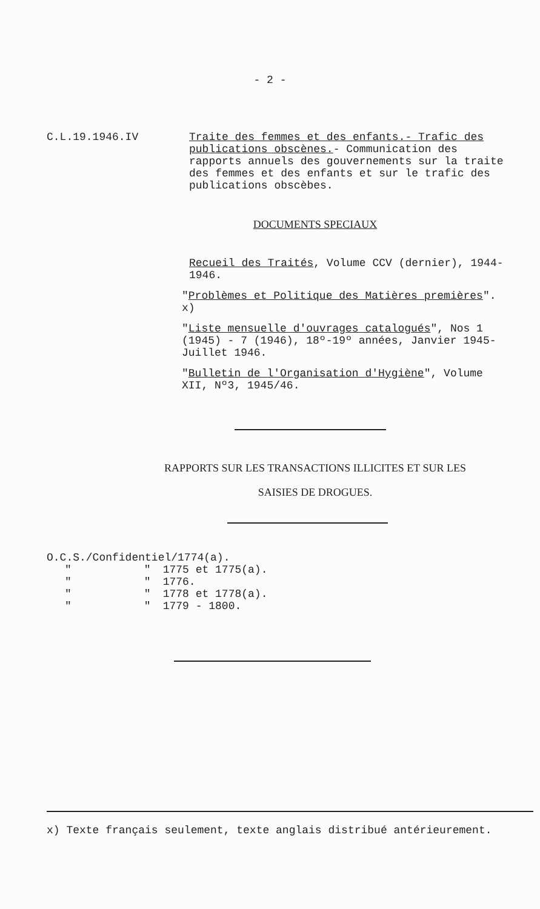- 2 -
C.L.19.1946.IV Traite des femmes et des enfants.- Trafic des publications obscènes.- Communication des rapports annuels des gouvernements sur la traite des femmes et des enfants et sur le trafic des publications obscèbes.
DOCUMENTS SPECIAUX
Recueil des Traités, Volume CCV (dernier), 1944-1946.
"Problèmes et Politique des Matières premières". x)
"Liste mensuelle d'ouvrages catalogués", Nos 1 (1945) - 7 (1946), 18º-19º années, Janvier 1945-Juillet 1946.
"Bulletin de l'Organisation d'Hygiène", Volume XII, Nº3, 1945/46.
RAPPORTS SUR LES TRANSACTIONS ILLICITES ET SUR LES
SAISIES DE DROGUES.
| O.C.S./Confidentiel/1774(a). | | |
| " | " | 1775 et 1775(a). |
| " | " | 1776. |
| " | " | 1778 et 1778(a). |
| " | " | 1779 - 1800. |
x) Texte français seulement, texte anglais distribué antérieurement.